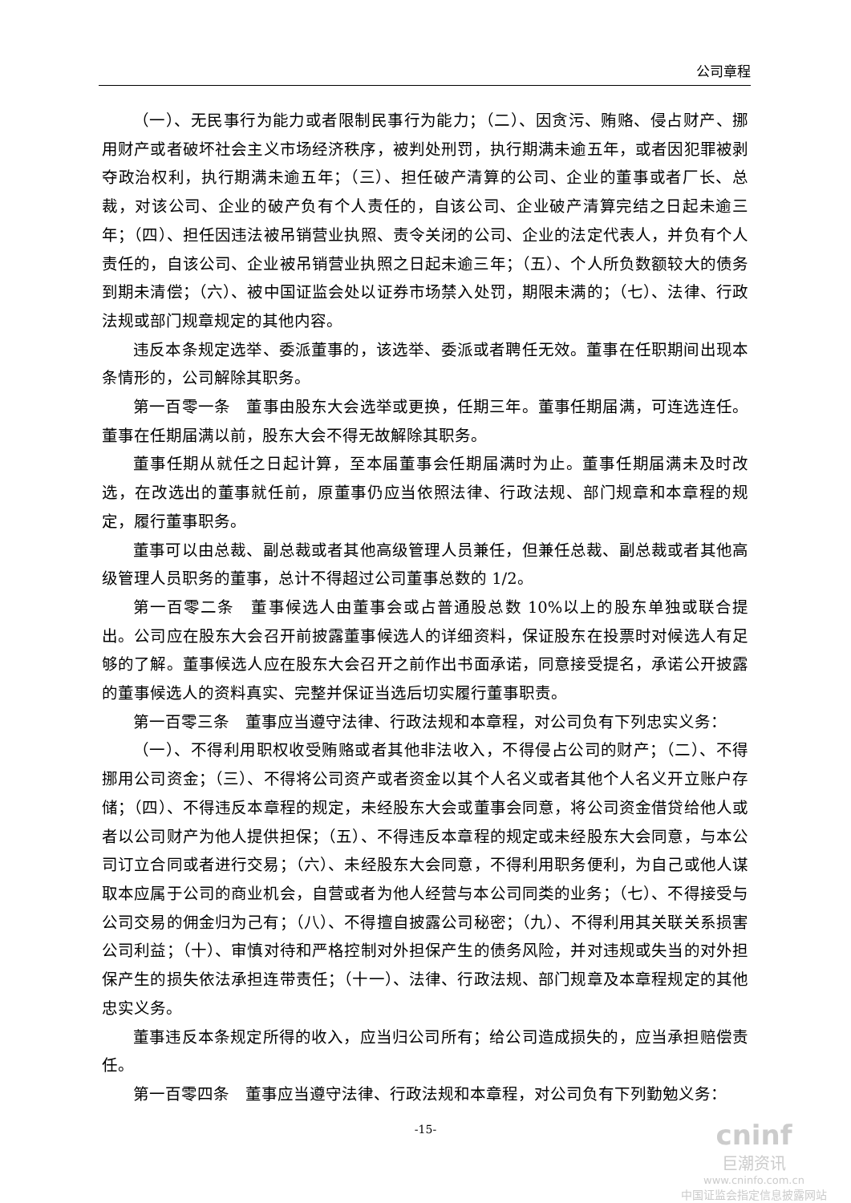公司章程
（一）、无民事行为能力或者限制民事行为能力；（二）、因贪污、贿赂、侵占财产、挪用财产或者破坏社会主义市场经济秩序，被判处刑罚，执行期满未逾五年，或者因犯罪被剥夺政治权利，执行期满未逾五年；（三）、担任破产清算的公司、企业的董事或者厂长、总裁，对该公司、企业的破产负有个人责任的，自该公司、企业破产清算完结之日起未逾三年；（四）、担任因违法被吊销营业执照、责令关闭的公司、企业的法定代表人，并负有个人责任的，自该公司、企业被吊销营业执照之日起未逾三年；（五）、个人所负数额较大的债务到期未清偿；（六）、被中国证监会处以证券市场禁入处罚，期限未满的；（七）、法律、行政法规或部门规章规定的其他内容。
违反本条规定选举、委派董事的，该选举、委派或者聘任无效。董事在任职期间出现本条情形的，公司解除其职务。
第一百零一条　董事由股东大会选举或更换，任期三年。董事任期届满，可连选连任。董事在任期届满以前，股东大会不得无故解除其职务。
董事任期从就任之日起计算，至本届董事会任期届满时为止。董事任期届满未及时改选，在改选出的董事就任前，原董事仍应当依照法律、行政法规、部门规章和本章程的规定，履行董事职务。
董事可以由总裁、副总裁或者其他高级管理人员兼任，但兼任总裁、副总裁或者其他高级管理人员职务的董事，总计不得超过公司董事总数的 1/2。
第一百零二条　董事候选人由董事会或占普通股总数 10%以上的股东单独或联合提出。公司应在股东大会召开前披露董事候选人的详细资料，保证股东在投票时对候选人有足够的了解。董事候选人应在股东大会召开之前作出书面承诺，同意接受提名，承诺公开披露的董事候选人的资料真实、完整并保证当选后切实履行董事职责。
第一百零三条　董事应当遵守法律、行政法规和本章程，对公司负有下列忠实义务：
（一）、不得利用职权收受贿赂或者其他非法收入，不得侵占公司的财产；（二）、不得挪用公司资金；（三）、不得将公司资产或者资金以其个人名义或者其他个人名义开立账户存储；（四）、不得违反本章程的规定，未经股东大会或董事会同意，将公司资金借贷给他人或者以公司财产为他人提供担保；（五）、不得违反本章程的规定或未经股东大会同意，与本公司订立合同或者进行交易；（六）、未经股东大会同意，不得利用职务便利，为自己或他人谋取本应属于公司的商业机会，自营或者为他人经营与本公司同类的业务；（七）、不得接受与公司交易的佣金归为己有；（八）、不得擅自披露公司秘密；（九）、不得利用其关联关系损害公司利益；（十）、审慎对待和严格控制对外担保产生的债务风险，并对违规或失当的对外担保产生的损失依法承担连带责任；（十一）、法律、行政法规、部门规章及本章程规定的其他忠实义务。
董事违反本条规定所得的收入，应当归公司所有；给公司造成损失的，应当承担赔偿责任。
第一百零四条　董事应当遵守法律、行政法规和本章程，对公司负有下列勤勉义务：
-15-
cninf
巨潮资讯
www.cninfo.com.cn
中国证监会指定信息披露网站